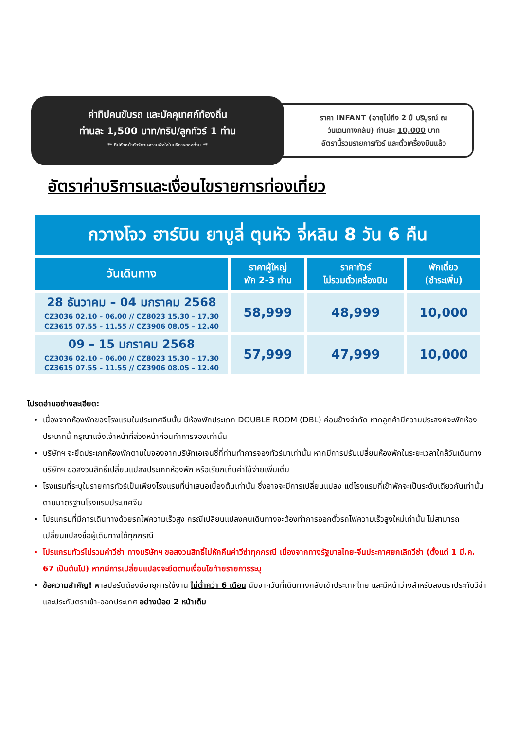ราคา INFANT (อายุไม่ถึง 2 ปี บริบูรณ์ ณ
วันเดินทางกลับ) ท่านละ 10,000 บาท
อัตรานี้รวมรายการทัวร์ และตั๋วเครื่องบินแล้ว
ค่าทิปคนขับรถ และมัคคุเทศก์ท้องถิ่น
ท่านละ 1,500 บาท/ทริป/ลูกทัวร์ 1 ท่าน
** ทิปหัวหน้าทัวร์ตามความพึงใจในบริการของท่าน **
อัตราค่าบริการและเงื่อนไขรายการท่องเที่ยว
| กวางโจว ฮาร์บิน ยาบูลี่ ตุนหัว จี่หลิน 8 วัน 6 คืน | | | |
| วันเดินทาง | ราคาผู้ใหญ่ พัก 2-3 ท่าน | ราคาทัวร์ ไม่รวมตั๋วเครื่องบิน | พักเดี่ยว (ชำระเพิ่ม) |
| 28 ธันวาคม – 04 มกราคม 2568 CZ3036 02.10 – 06.00 // CZ8023 15.30 – 17.30 CZ3615 07.55 – 11.55 // CZ3906 08.05 – 12.40 | 58,999 | 48,999 | 10,000 |
| 09 – 15 มกราคม 2568 CZ3036 02.10 – 06.00 // CZ8023 15.30 – 17.30 CZ3615 07.55 – 11.55 // CZ3906 08.05 – 12.40 | 57,999 | 47,999 | 10,000 |
โปรดอ่านอย่างละเอียด:
เนื่องจากห้องพักของโรงแรมในประเทศจีนนั้น มีห้องพักประเภท DOUBLE ROOM (DBL) ค่อนข้างจำกัด หากลูกค้ามีความประสงค์จะพักห้องประเภทนี้ กรุณาแจ้งเจ้าหน้าที่ล่วงหน้าก่อนทำการจองเท่านั้น
บริษัทฯ จะยึดประเภทห้องพักตามใบจองจากบริษัทเอเจนซี่ที่ท่านทำการจองทัวร์มาเท่านั้น หากมีการปรับเปลี่ยนห้องพักในระยะเวลาใกล้วันเดินทาง บริษัทฯ ขอสงวนสิทธิ์เปลี่ยนแปลงประเภทห้องพัก หรือเรียกเก็บค่าใช้จ่ายเพิ่มเติ่ม
โรงแรมที่ระบุในรายการทัวร์เป็นเพียงโรงแรมที่นำเสนอเบื้องต้นเท่านั้น ซึ่งอาจจะมีการเปลี่ยนแปลง แต่โรงแรมที่เข้าพักจะเป็นระดับเดียวกันเท่านั้น ตามมาตรฐานโรงแรมประเทศจีน
โปรแกรมที่มีการเดินทางด้วยรถไฟความเร็วสูง กรณีเปลี่ยนแปลงคนเดินทางจะต้องทำการออกตั๋วรถไฟความเร็วสูงใหม่เท่านั้น ไม่สามารถเปลี่ยนแปลงชื่อผู้เดินทางได้ทุกกรณี
โปรแกรมทัวร์ไม่รวมค่าวีซ่า ทางบริษัทฯ ขอสงวนสิทธิ์ไม่หักคืนค่าวีซ่าทุกกรณี เนื่องจากทางรัฐบาลไทย-จีนประกาศยกเลิกวีซ่า (ตั้งแต่ 1 มี.ค. 67 เป็นต้นไป) หากมีการเปลี่ยนแปลงจะยึดตามเงื่อนไขท้ายรายการระบุ
ข้อความสำคัญ! พาสปอร์ตต้องมีอายุการใช้งาน ไม่ต่ำกว่า 6 เดือน นับจากวันที่เดินทางกลับเข้าประเทศไทย และมีหน้าว่างสำหรับลงตราประทับวีซ่า และประทับตราเข้า-ออกประเทศ อย่างน้อย 2 หน้าเต็ม